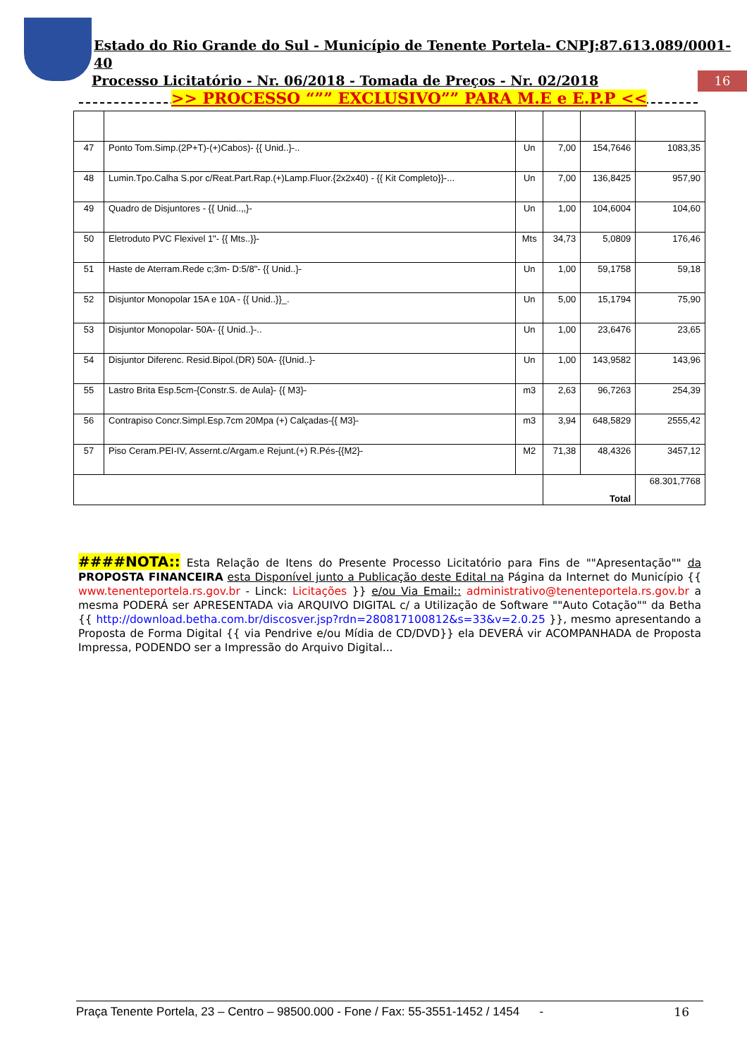Estado do Rio Grande do Sul - Município de Tenente Portela- CNPJ:87.613.089/0001-40
Processo Licitatório - Nr. 06/2018 - Tomada de Preços - Nr. 02/2018
>> PROCESSO “”” EXCLUSIVO”” PARA M.E e E.P.P <<
16
| 47 | Ponto Tom.Simp.(2P+T)-(+)Cabos)- {{ Unid..}-.. | Un | 7,00 | 154,7646 | 1083,35 |
| 48 | Lumin.Tpo.Calha S.por c/Reat.Part.Rap.(+)Lamp.Fluor.{2x2x40) - {{ Kit Completo}}-... | Un | 7,00 | 136,8425 | 957,90 |
| 49 | Quadro de Disjuntores - {{ Unid..,,}- | Un | 1,00 | 104,6004 | 104,60 |
| 50 | Eletroduto PVC Flexivel 1"- {{ Mts..}}- | Mts | 34,73 | 5,0809 | 176,46 |
| 51 | Haste de Aterram.Rede c;3m- D:5/8"- {{ Unid..}- | Un | 1,00 | 59,1758 | 59,18 |
| 52 | Disjuntor Monopolar 15A e 10A - {{ Unid..}}_. | Un | 5,00 | 15,1794 | 75,90 |
| 53 | Disjuntor Monopolar- 50A- {{ Unid..}-.. | Un | 1,00 | 23,6476 | 23,65 |
| 54 | Disjuntor Diferenc. Resid.Bipol.(DR) 50A- {{Unid..}- | Un | 1,00 | 143,9582 | 143,96 |
| 55 | Lastro Brita Esp.5cm-{Constr.S. de Aula}- {{ M3}- | m3 | 2,63 | 96,7263 | 254,39 |
| 56 | Contrapiso Concr.Simpl.Esp.7cm 20Mpa (+) Calçadas-{{ M3}- | m3 | 3,94 | 648,5829 | 2555,42 |
| 57 | Piso Ceram.PEI-IV, Assernt.c/Argam.e Rejunt.(+) R.Pés-{{M2}- | M2 | 71,38 | 48,4326 | 3457,12 |
| | | | Total | | 68.301,7768 |
####NOTA:: Esta Relação de Itens do Presente Processo Licitatório para Fins de ""Apresentação"" da PROPOSTA FINANCEIRA esta Disponível junto a Publicação deste Edital na Página da Internet do Município {{ www.tenenteportela.rs.gov.br - Linck: Licitações }} e/ou Via Email:: administrativo@tenenteportela.rs.gov.br a mesma PODERÁ ser APRESENTADA via ARQUIVO DIGITAL c/ a Utilização de Software ""Auto Cotação"" da Betha {{ http://download.betha.com.br/discosver.jsp?rdn=280817100812&s=33&v=2.0.25 }}, mesmo apresentando a Proposta de Forma Digital {{ via Pendrive e/ou Mídia de CD/DVD}} ela DEVERÁ vir ACOMPANHADA de Proposta Impressa, PODENDO ser a Impressão do Arquivo Digital...
Praça Tenente Portela, 23 – Centro – 98500.000 - Fone / Fax: 55-3551-1452 / 1454 - 16